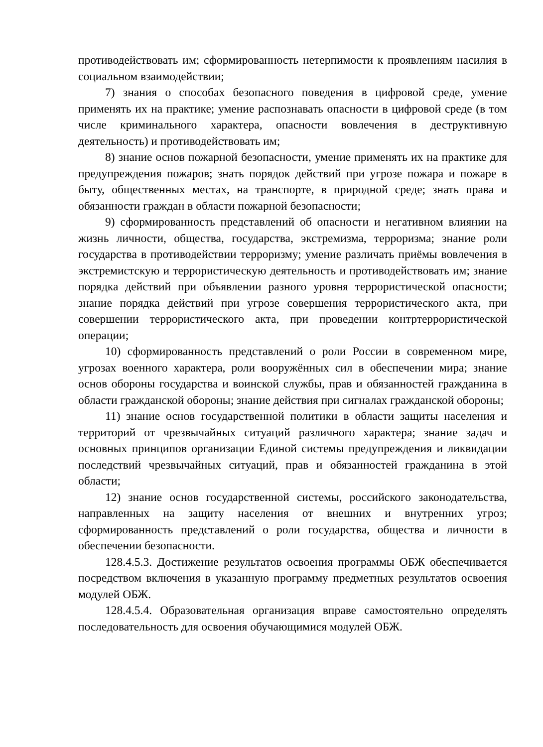противодействовать им; сформированность нетерпимости к проявлениям насилия в социальном взаимодействии;
7) знания о способах безопасного поведения в цифровой среде, умение применять их на практике; умение распознавать опасности в цифровой среде (в том числе криминального характера, опасности вовлечения в деструктивную деятельность) и противодействовать им;
8) знание основ пожарной безопасности, умение применять их на практике для предупреждения пожаров; знать порядок действий при угрозе пожара и пожаре в быту, общественных местах, на транспорте, в природной среде; знать права и обязанности граждан в области пожарной безопасности;
9) сформированность представлений об опасности и негативном влиянии на жизнь личности, общества, государства, экстремизма, терроризма; знание роли государства в противодействии терроризму; умение различать приёмы вовлечения в экстремистскую и террористическую деятельность и противодействовать им; знание порядка действий при объявлении разного уровня террористической опасности; знание порядка действий при угрозе совершения террористического акта, при совершении террористического акта, при проведении контртеррористической операции;
10) сформированность представлений о роли России в современном мире, угрозах военного характера, роли вооружённых сил в обеспечении мира; знание основ обороны государства и воинской службы, прав и обязанностей гражданина в области гражданской обороны; знание действия при сигналах гражданской обороны;
11) знание основ государственной политики в области защиты населения и территорий от чрезвычайных ситуаций различного характера; знание задач и основных принципов организации Единой системы предупреждения и ликвидации последствий чрезвычайных ситуаций, прав и обязанностей гражданина в этой области;
12) знание основ государственной системы, российского законодательства, направленных на защиту населения от внешних и внутренних угроз; сформированность представлений о роли государства, общества и личности в обеспечении безопасности.
128.4.5.3. Достижение результатов освоения программы ОБЖ обеспечивается посредством включения в указанную программу предметных результатов освоения модулей ОБЖ.
128.4.5.4. Образовательная организация вправе самостоятельно определять последовательность для освоения обучающимися модулей ОБЖ.